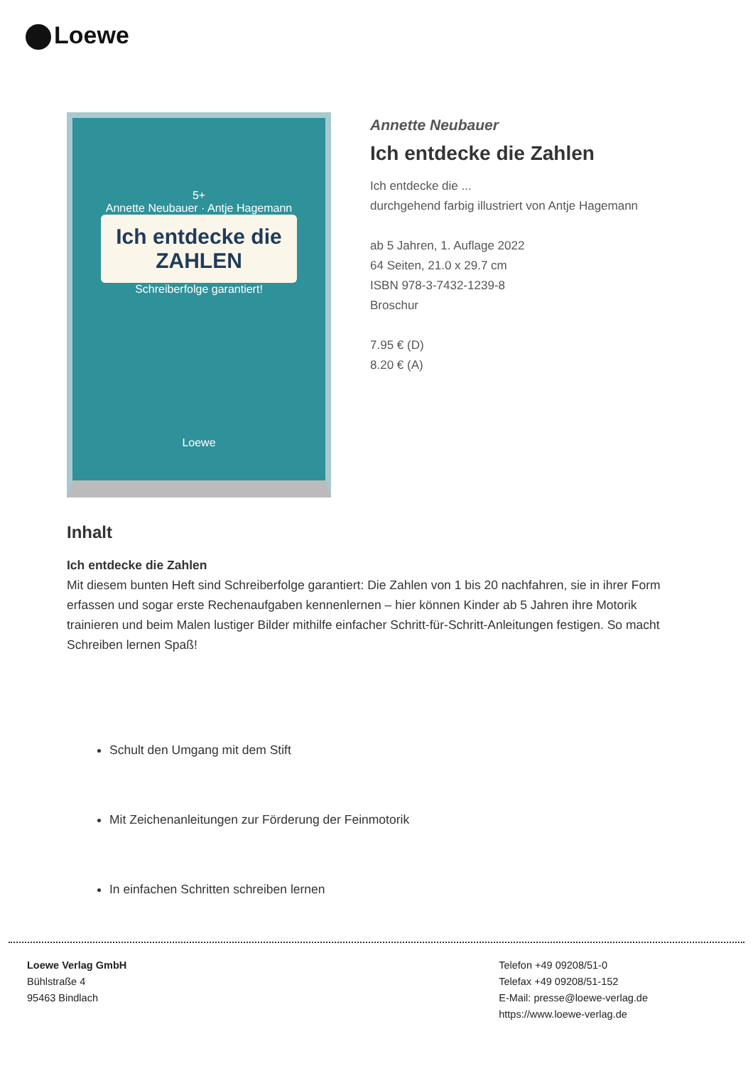Loewe
5+
Annette Neubauer · Antje Hagemann
Ich entdecke die
ZAHLEN
Schreiberfolge garantiert!
Loewe
Annette Neubauer
Ich entdecke die Zahlen
Ich entdecke die ...
durchgehend farbig illustriert von Antje Hagemann
ab 5 Jahren, 1. Auflage 2022
64 Seiten, 21.0 x 29.7 cm
ISBN 978-3-7432-1239-8
Broschur
7.95 € (D)
8.20 € (A)
Inhalt
Ich entdecke die Zahlen
Mit diesem bunten Heft sind Schreiberfolge garantiert: Die Zahlen von 1 bis 20 nachfahren, sie in ihrer Form erfassen und sogar erste Rechenaufgaben kennenlernen – hier können Kinder ab 5 Jahren ihre Motorik trainieren und beim Malen lustiger Bilder mithilfe einfacher Schritt-für-Schritt-Anleitungen festigen. So macht Schreiben lernen Spaß!
Schult den Umgang mit dem Stift
Mit Zeichenanleitungen zur Förderung der Feinmotorik
In einfachen Schritten schreiben lernen
Loewe Verlag GmbH
Bühlstraße 4
95463 Bindlach
Telefon +49 09208/51-0
Telefax +49 09208/51-152
E-Mail: presse@loewe-verlag.de
https://www.loewe-verlag.de